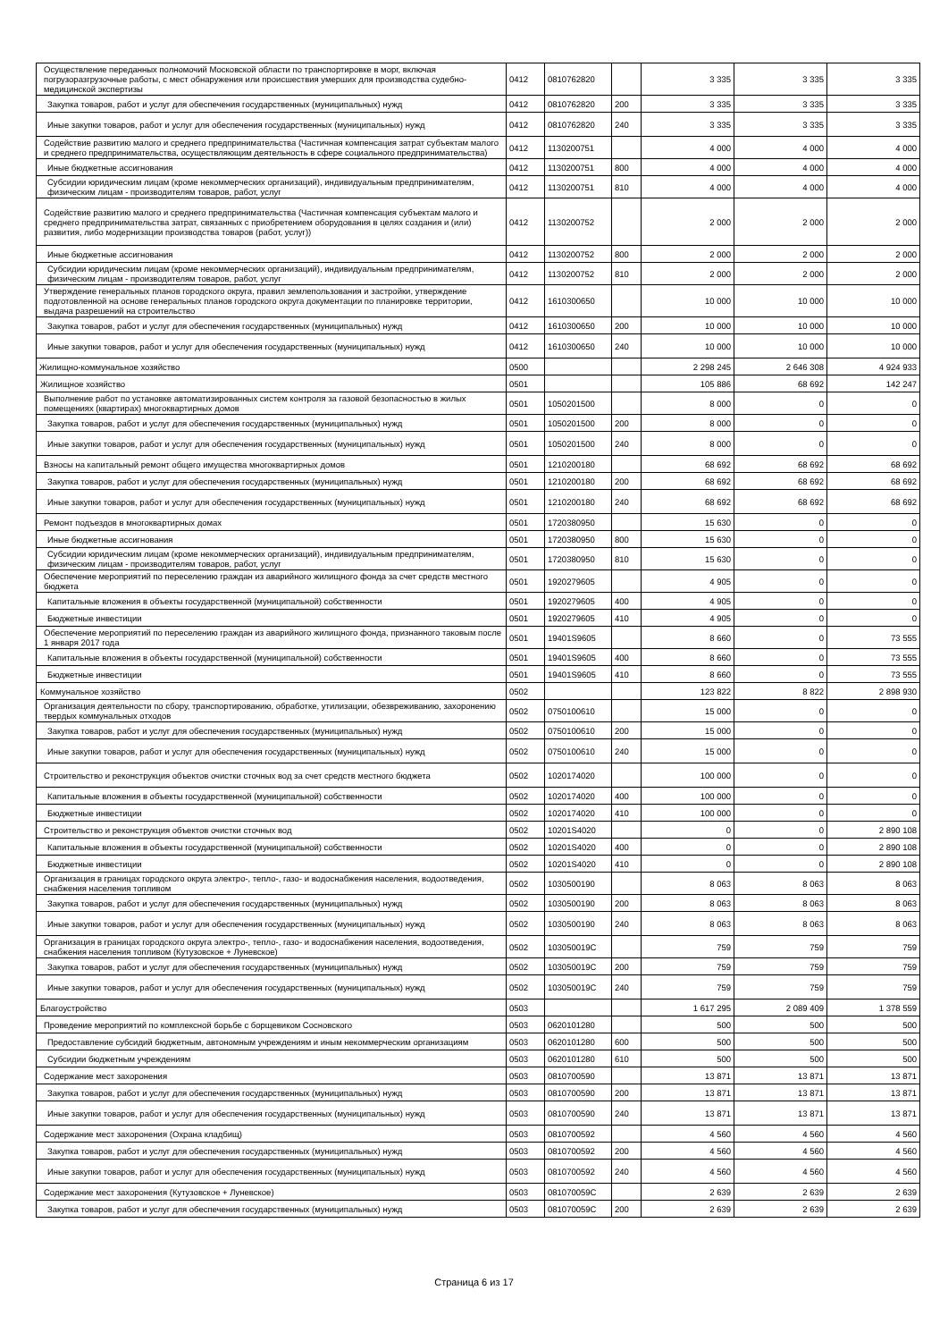| Осуществление переданных полномочий Московской области по транспортировке в морг, включая погрузоразгрузочные работы, с мест обнаружения или происшествия умерших для производства судебно-медицинской экспертизы | 0412 | 0810762820 | | 3 335 | 3 335 | 3 335 |
| Закупка товаров, работ и услуг для обеспечения государственных (муниципальных) нужд | 0412 | 0810762820 | 200 | 3 335 | 3 335 | 3 335 |
| Иные закупки товаров, работ и услуг для обеспечения государственных (муниципальных) нужд | 0412 | 0810762820 | 240 | 3 335 | 3 335 | 3 335 |
| Содействие развитию малого и среднего предпринимательства (Частичная компенсация затрат субъектам малого и среднего предпринимательства, осуществляющим деятельность в сфере социального предпринимательства) | 0412 | 1130200751 | | 4 000 | 4 000 | 4 000 |
| Иные бюджетные ассигнования | 0412 | 1130200751 | 800 | 4 000 | 4 000 | 4 000 |
| Субсидии юридическим лицам (кроме некоммерческих организаций), индивидуальным предпринимателям, физическим лицам - производителям товаров, работ, услуг | 0412 | 1130200751 | 810 | 4 000 | 4 000 | 4 000 |
| Содействие развитию малого и среднего предпринимательства (Частичная компенсация субъектам малого и среднего предпринимательства затрат, связанных с приобретением оборудования в целях создания и (или) развития, либо модернизации производства товаров (работ, услуг)) | 0412 | 1130200752 | | 2 000 | 2 000 | 2 000 |
| Иные бюджетные ассигнования | 0412 | 1130200752 | 800 | 2 000 | 2 000 | 2 000 |
| Субсидии юридическим лицам (кроме некоммерческих организаций), индивидуальным предпринимателям, физическим лицам - производителям товаров, работ, услуг | 0412 | 1130200752 | 810 | 2 000 | 2 000 | 2 000 |
| Утверждение генеральных планов городского округа, правил землепользования и застройки, утверждение подготовленной на основе генеральных планов городского округа документации по планировке территории, выдача разрешений на строительство | 0412 | 1610300650 | | 10 000 | 10 000 | 10 000 |
| Закупка товаров, работ и услуг для обеспечения государственных (муниципальных) нужд | 0412 | 1610300650 | 200 | 10 000 | 10 000 | 10 000 |
| Иные закупки товаров, работ и услуг для обеспечения государственных (муниципальных) нужд | 0412 | 1610300650 | 240 | 10 000 | 10 000 | 10 000 |
| Жилищно-коммунальное хозяйство | 0500 | | | 2 298 245 | 2 646 308 | 4 924 933 |
| Жилищное хозяйство | 0501 | | | 105 886 | 68 692 | 142 247 |
| Выполнение работ по установке автоматизированных систем контроля за газовой безопасностью в жилых помещениях (квартирах) многоквартирных домов | 0501 | 1050201500 | | 8 000 | 0 | 0 |
| Закупка товаров, работ и услуг для обеспечения государственных (муниципальных) нужд | 0501 | 1050201500 | 200 | 8 000 | 0 | 0 |
| Иные закупки товаров, работ и услуг для обеспечения государственных (муниципальных) нужд | 0501 | 1050201500 | 240 | 8 000 | 0 | 0 |
| Взносы на капитальный ремонт общего имущества многоквартирных домов | 0501 | 1210200180 | | 68 692 | 68 692 | 68 692 |
| Закупка товаров, работ и услуг для обеспечения государственных (муниципальных) нужд | 0501 | 1210200180 | 200 | 68 692 | 68 692 | 68 692 |
| Иные закупки товаров, работ и услуг для обеспечения государственных (муниципальных) нужд | 0501 | 1210200180 | 240 | 68 692 | 68 692 | 68 692 |
| Ремонт подъездов в многоквартирных домах | 0501 | 1720380950 | | 15 630 | 0 | 0 |
| Иные бюджетные ассигнования | 0501 | 1720380950 | 800 | 15 630 | 0 | 0 |
| Субсидии юридическим лицам (кроме некоммерческих организаций), индивидуальным предпринимателям, физическим лицам - производителям товаров, работ, услуг | 0501 | 1720380950 | 810 | 15 630 | 0 | 0 |
| Обеспечение мероприятий по переселению граждан из аварийного жилищного фонда за счет средств местного бюджета | 0501 | 1920279605 | | 4 905 | 0 | 0 |
| Капитальные вложения в объекты государственной (муниципальной) собственности | 0501 | 1920279605 | 400 | 4 905 | 0 | 0 |
| Бюджетные инвестиции | 0501 | 1920279605 | 410 | 4 905 | 0 | 0 |
| Обеспечение мероприятий по переселению граждан из аварийного жилищного фонда, признанного таковым после 1 января 2017 года | 0501 | 19401S9605 | | 8 660 | 0 | 73 555 |
| Капитальные вложения в объекты государственной (муниципальной) собственности | 0501 | 19401S9605 | 400 | 8 660 | 0 | 73 555 |
| Бюджетные инвестиции | 0501 | 19401S9605 | 410 | 8 660 | 0 | 73 555 |
| Коммунальное хозяйство | 0502 | | | 123 822 | 8 822 | 2 898 930 |
| Организация деятельности по сбору, транспортированию, обработке, утилизации, обезвреживанию, захоронению твердых коммунальных отходов | 0502 | 0750100610 | | 15 000 | 0 | 0 |
| Закупка товаров, работ и услуг для обеспечения государственных (муниципальных) нужд | 0502 | 0750100610 | 200 | 15 000 | 0 | 0 |
| Иные закупки товаров, работ и услуг для обеспечения государственных (муниципальных) нужд | 0502 | 0750100610 | 240 | 15 000 | 0 | 0 |
| Строительство и реконструкция объектов очистки сточных вод за счет средств местного бюджета | 0502 | 1020174020 | | 100 000 | 0 | 0 |
| Капитальные вложения в объекты государственной (муниципальной) собственности | 0502 | 1020174020 | 400 | 100 000 | 0 | 0 |
| Бюджетные инвестиции | 0502 | 1020174020 | 410 | 100 000 | 0 | 0 |
| Строительство и реконструкция объектов очистки сточных вод | 0502 | 10201S4020 | | 0 | 0 | 2 890 108 |
| Капитальные вложения в объекты государственной (муниципальной) собственности | 0502 | 10201S4020 | 400 | 0 | 0 | 2 890 108 |
| Бюджетные инвестиции | 0502 | 10201S4020 | 410 | 0 | 0 | 2 890 108 |
| Организация в границах городского округа электро-, тепло-, газо- и водоснабжения населения, водоотведения, снабжения населения топливом | 0502 | 1030500190 | | 8 063 | 8 063 | 8 063 |
| Закупка товаров, работ и услуг для обеспечения государственных (муниципальных) нужд | 0502 | 1030500190 | 200 | 8 063 | 8 063 | 8 063 |
| Иные закупки товаров, работ и услуг для обеспечения государственных (муниципальных) нужд | 0502 | 1030500190 | 240 | 8 063 | 8 063 | 8 063 |
| Организация в границах городского округа электро-, тепло-, газо- и водоснабжения населения, водоотведения, снабжения населения топливом (Кутузовское + Луневское) | 0502 | 103050019C | | 759 | 759 | 759 |
| Закупка товаров, работ и услуг для обеспечения государственных (муниципальных) нужд | 0502 | 103050019C | 200 | 759 | 759 | 759 |
| Иные закупки товаров, работ и услуг для обеспечения государственных (муниципальных) нужд | 0502 | 103050019C | 240 | 759 | 759 | 759 |
| Благоустройство | 0503 | | | 1 617 295 | 2 089 409 | 1 378 559 |
| Проведение мероприятий по комплексной борьбе с борщевиком Сосновского | 0503 | 0620101280 | | 500 | 500 | 500 |
| Предоставление субсидий бюджетным, автономным учреждениям и иным некоммерческим организациям | 0503 | 0620101280 | 600 | 500 | 500 | 500 |
| Субсидии бюджетным учреждениям | 0503 | 0620101280 | 610 | 500 | 500 | 500 |
| Содержание мест захоронения | 0503 | 0810700590 | | 13 871 | 13 871 | 13 871 |
| Закупка товаров, работ и услуг для обеспечения государственных (муниципальных) нужд | 0503 | 0810700590 | 200 | 13 871 | 13 871 | 13 871 |
| Иные закупки товаров, работ и услуг для обеспечения государственных (муниципальных) нужд | 0503 | 0810700590 | 240 | 13 871 | 13 871 | 13 871 |
| Содержание мест захоронения (Охрана кладбищ) | 0503 | 0810700592 | | 4 560 | 4 560 | 4 560 |
| Закупка товаров, работ и услуг для обеспечения государственных (муниципальных) нужд | 0503 | 0810700592 | 200 | 4 560 | 4 560 | 4 560 |
| Иные закупки товаров, работ и услуг для обеспечения государственных (муниципальных) нужд | 0503 | 0810700592 | 240 | 4 560 | 4 560 | 4 560 |
| Содержание мест захоронения (Кутузовское + Луневское) | 0503 | 081070059C | | 2 639 | 2 639 | 2 639 |
| Закупка товаров, работ и услуг для обеспечения государственных (муниципальных) нужд | 0503 | 081070059C | 200 | 2 639 | 2 639 | 2 639 |
Страница 6 из 17